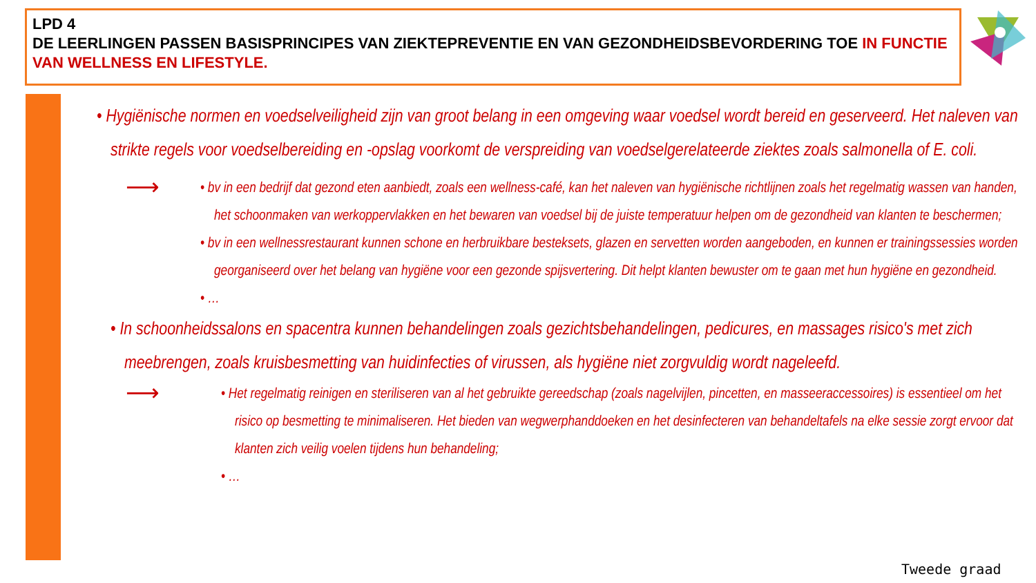LPD 4
DE LEERLINGEN PASSEN BASISPRINCIPES VAN ZIEKTEPREVENTIE EN VAN GEZONDHEIDSBEVORDERING TOE IN FUNCTIE VAN WELLNESS EN LIFESTYLE.
• Hygiënische normen en voedselveiligheid zijn van groot belang in een omgeving waar voedsel wordt bereid en geserveerd. Het naleven van strikte regels voor voedselbereiding en -opslag voorkomt de verspreiding van voedselgerelateerde ziektes zoals salmonella of E. coli.
⟶ • bv in een bedrijf dat gezond eten aanbiedt, zoals een wellness-café, kan het naleven van hygiënische richtlijnen zoals het regelmatig wassen van handen, het schoonmaken van werkoppervlakken en het bewaren van voedsel bij de juiste temperatuur helpen om de gezondheid van klanten te beschermen;
• bv in een wellnessrestaurant kunnen schone en herbruikbare besteksets, glazen en servetten worden aangeboden, en kunnen er trainingssessies worden georganiseerd over het belang van hygiëne voor een gezonde spijsvertering. Dit helpt klanten bewuster om te gaan met hun hygiëne en gezondheid.
• …
• In schoonheidssalons en spacentra kunnen behandelingen zoals gezichtsbehandelingen, pedicures, en massages risico's met zich meebrengen, zoals kruisbesmetting van huidinfecties of virussen, als hygiëne niet zorgvuldig wordt nageleefd.
⟶ • Het regelmatig reinigen en steriliseren van al het gebruikte gereedschap (zoals nagelvijlen, pincetten, en masseeraccessoires) is essentieel om het risico op besmetting te minimaliseren. Het bieden van wegwerphanddoeken en het desinfecteren van behandeltafels na elke sessie zorgt ervoor dat klanten zich veilig voelen tijdens hun behandeling;
• …
Tweede graad